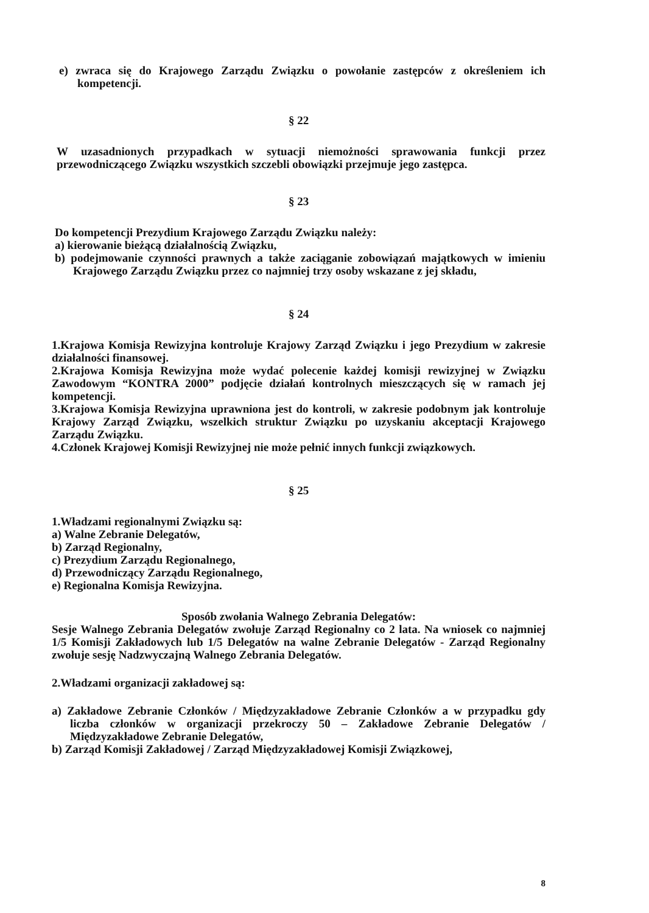e) zwraca się do Krajowego Zarządu Związku o powołanie zastępców z określeniem ich kompetencji.
§ 22
W uzasadnionych przypadkach w sytuacji niemożności sprawowania funkcji przez przewodniczącego Związku wszystkich szczebli obowiązki przejmuje jego zastępca.
§ 23
Do kompetencji Prezydium Krajowego Zarządu Związku należy:
a) kierowanie bieżącą działalnością Związku,
b) podejmowanie czynności prawnych a także zaciąganie zobowiązań majątkowych w imieniu Krajowego Zarządu Związku przez co najmniej trzy osoby wskazane z jej składu,
§ 24
1.Krajowa Komisja Rewizyjna kontroluje Krajowy Zarząd Związku i jego Prezydium w zakresie działalności finansowej.
2.Krajowa Komisja Rewizyjna może wydać polecenie każdej komisji rewizyjnej w Związku Zawodowym “KONTRA 2000” podjęcie działań kontrolnych mieszczących się w ramach jej kompetencji.
3.Krajowa Komisja Rewizyjna uprawniona jest do kontroli, w zakresie podobnym jak kontroluje Krajowy Zarząd Związku, wszelkich struktur Związku po uzyskaniu akceptacji Krajowego Zarządu Związku.
4.Członek Krajowej Komisji Rewizyjnej nie może pełnić innych funkcji związkowych.
§ 25
1.Władzami regionalnymi Związku są:
a) Walne Zebranie Delegatów,
b) Zarząd Regionalny,
c) Prezydium Zarządu Regionalnego,
d) Przewodniczący Zarządu Regionalnego,
e) Regionalna Komisja Rewizyjna.
Sposób zwołania Walnego Zebrania Delegatów:
Sesje Walnego Zebrania Delegatów zwołuje Zarząd Regionalny co 2 lata. Na wniosek co najmniej 1/5 Komisji Zakładowych lub 1/5 Delegatów na walne Zebranie Delegatów - Zarząd Regionalny zwołuje sesję Nadzwyczajną Walnego Zebrania Delegatów.
2.Władzami organizacji zakładowej są:
a) Zakładowe Zebranie Członków / Międzyzakładowe Zebranie Członków a w przypadku gdy liczba członków w organizacji przekroczy 50 – Zakładowe Zebranie Delegatów / Międzyzakładowe Zebranie Delegatów,
b) Zarząd Komisji Zakładowej / Zarząd Międzyzakładowej Komisji Związkowej,
8